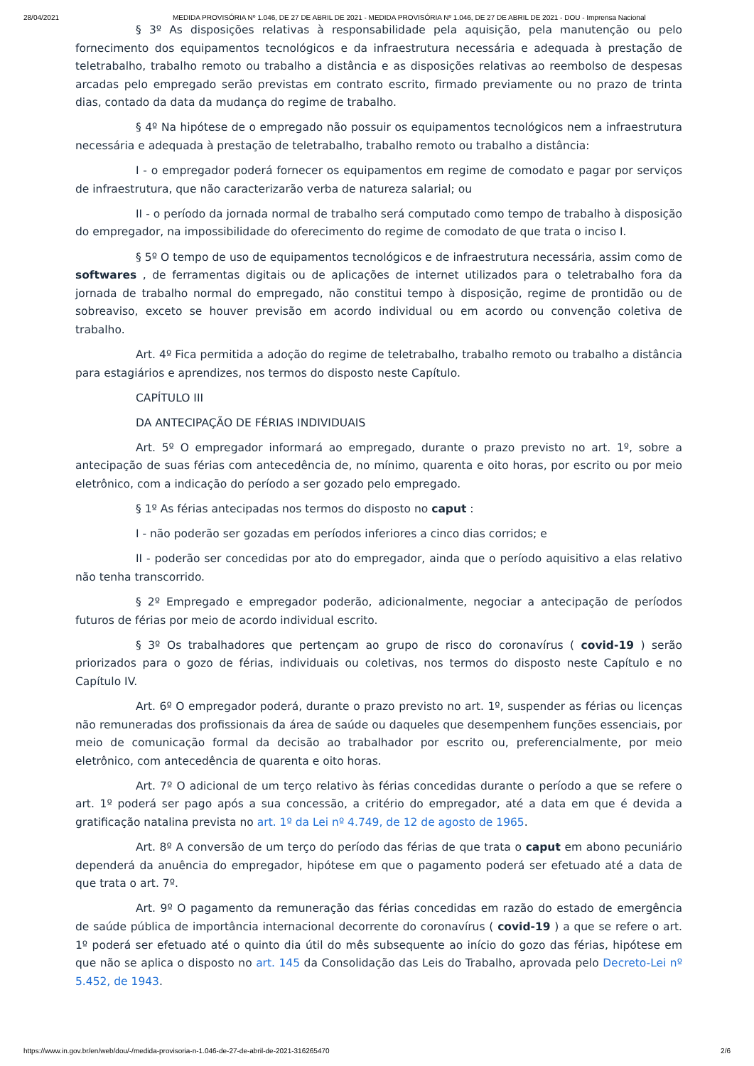28/04/2021 MEDIDA PROVISÓRIA Nº 1.046, DE 27 DE ABRIL DE 2021 - MEDIDA PROVISÓRIA Nº 1.046, DE 27 DE ABRIL DE 2021 - DOU - Imprensa Nacional
§ 3º As disposições relativas à responsabilidade pela aquisição, pela manutenção ou pelo fornecimento dos equipamentos tecnológicos e da infraestrutura necessária e adequada à prestação de teletrabalho, trabalho remoto ou trabalho a distância e as disposições relativas ao reembolso de despesas arcadas pelo empregado serão previstas em contrato escrito, firmado previamente ou no prazo de trinta dias, contado da data da mudança do regime de trabalho.
§ 4º Na hipótese de o empregado não possuir os equipamentos tecnológicos nem a infraestrutura necessária e adequada à prestação de teletrabalho, trabalho remoto ou trabalho a distância:
I - o empregador poderá fornecer os equipamentos em regime de comodato e pagar por serviços de infraestrutura, que não caracterizarão verba de natureza salarial; ou
II - o período da jornada normal de trabalho será computado como tempo de trabalho à disposição do empregador, na impossibilidade do oferecimento do regime de comodato de que trata o inciso I.
§ 5º O tempo de uso de equipamentos tecnológicos e de infraestrutura necessária, assim como de softwares , de ferramentas digitais ou de aplicações de internet utilizados para o teletrabalho fora da jornada de trabalho normal do empregado, não constitui tempo à disposição, regime de prontidão ou de sobreaviso, exceto se houver previsão em acordo individual ou em acordo ou convenção coletiva de trabalho.
Art. 4º Fica permitida a adoção do regime de teletrabalho, trabalho remoto ou trabalho a distância para estagiários e aprendizes, nos termos do disposto neste Capítulo.
CAPÍTULO III
DA ANTECIPAÇÃO DE FÉRIAS INDIVIDUAIS
Art. 5º O empregador informará ao empregado, durante o prazo previsto no art. 1º, sobre a antecipação de suas férias com antecedência de, no mínimo, quarenta e oito horas, por escrito ou por meio eletrônico, com a indicação do período a ser gozado pelo empregado.
§ 1º As férias antecipadas nos termos do disposto no caput :
I - não poderão ser gozadas em períodos inferiores a cinco dias corridos; e
II - poderão ser concedidas por ato do empregador, ainda que o período aquisitivo a elas relativo não tenha transcorrido.
§ 2º Empregado e empregador poderão, adicionalmente, negociar a antecipação de períodos futuros de férias por meio de acordo individual escrito.
§ 3º Os trabalhadores que pertençam ao grupo de risco do coronavírus ( covid-19 ) serão priorizados para o gozo de férias, individuais ou coletivas, nos termos do disposto neste Capítulo e no Capítulo IV.
Art. 6º O empregador poderá, durante o prazo previsto no art. 1º, suspender as férias ou licenças não remuneradas dos profissionais da área de saúde ou daqueles que desempenhem funções essenciais, por meio de comunicação formal da decisão ao trabalhador por escrito ou, preferencialmente, por meio eletrônico, com antecedência de quarenta e oito horas.
Art. 7º O adicional de um terço relativo às férias concedidas durante o período a que se refere o art. 1º poderá ser pago após a sua concessão, a critério do empregador, até a data em que é devida a gratificação natalina prevista no art. 1º da Lei nº 4.749, de 12 de agosto de 1965.
Art. 8º A conversão de um terço do período das férias de que trata o caput em abono pecuniário dependerá da anuência do empregador, hipótese em que o pagamento poderá ser efetuado até a data de que trata o art. 7º.
Art. 9º O pagamento da remuneração das férias concedidas em razão do estado de emergência de saúde pública de importância internacional decorrente do coronavírus ( covid-19 ) a que se refere o art. 1º poderá ser efetuado até o quinto dia útil do mês subsequente ao início do gozo das férias, hipótese em que não se aplica o disposto no art. 145 da Consolidação das Leis do Trabalho, aprovada pelo Decreto-Lei nº 5.452, de 1943.
https://www.in.gov.br/en/web/dou/-/medida-provisoria-n-1.046-de-27-de-abril-de-2021-316265470 2/6